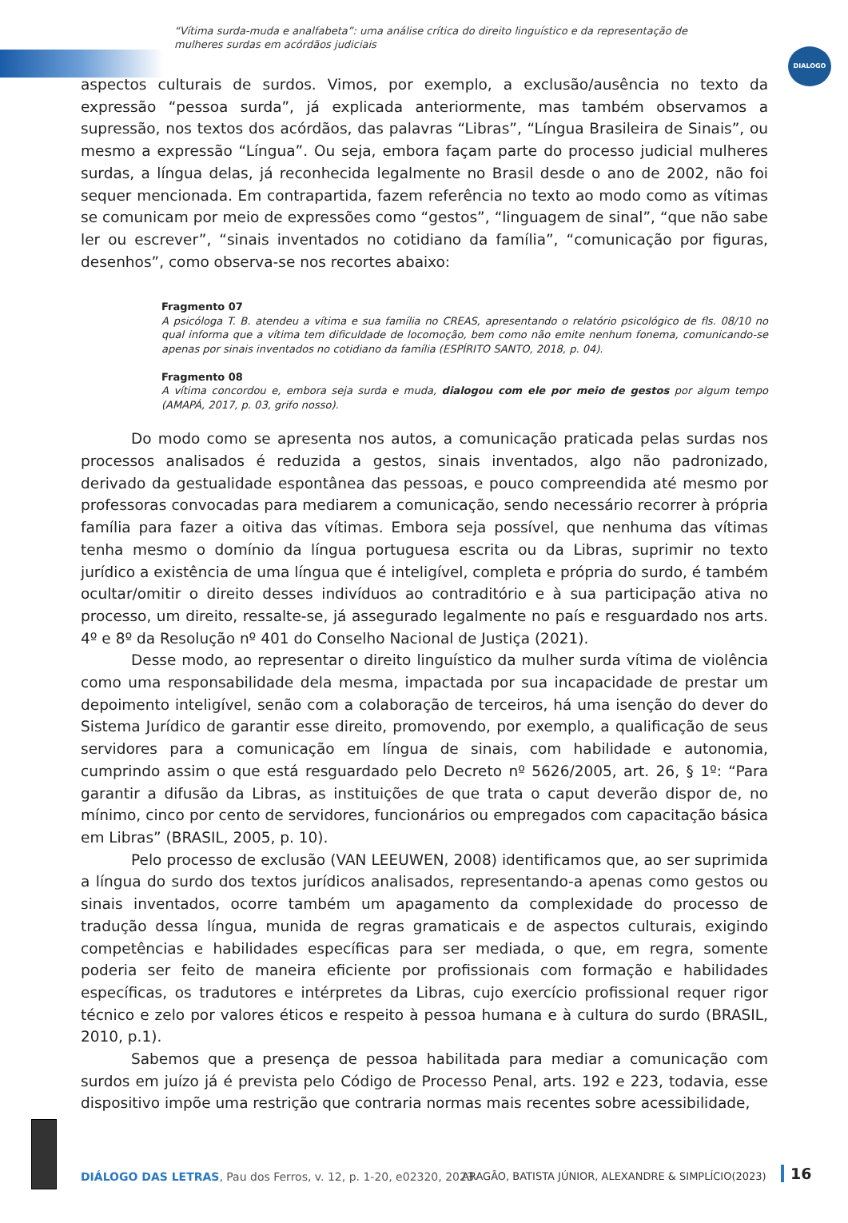DIALOGO
“Vítima surda-muda e analfabeta”: uma análise crítica do direito linguístico e da representação de mulheres surdas em acórdãos judiciais
aspectos culturais de surdos. Vimos, por exemplo, a exclusão/ausência no texto da expressão “pessoa surda”, já explicada anteriormente, mas também observamos a supressão, nos textos dos acórdãos, das palavras “Libras”, “Língua Brasileira de Sinais”, ou mesmo a expressão “Língua”. Ou seja, embora façam parte do processo judicial mulheres surdas, a língua delas, já reconhecida legalmente no Brasil desde o ano de 2002, não foi sequer mencionada. Em contrapartida, fazem referência no texto ao modo como as vítimas se comunicam por meio de expressões como “gestos”, “linguagem de sinal”, “que não sabe ler ou escrever”, “sinais inventados no cotidiano da família”, “comunicação por figuras, desenhos”, como observa-se nos recortes abaixo:
Fragmento 07
A psicóloga T. B. atendeu a vítima e sua família no CREAS, apresentando o relatório psicológico de fls. 08/10 no qual informa que a vítima tem dificuldade de locomoção, bem como não emite nenhum fonema, comunicando-se apenas por sinais inventados no cotidiano da família (ESPÍRITO SANTO, 2018, p. 04).
Fragmento 08
A vítima concordou e, embora seja surda e muda, dialogou com ele por meio de gestos por algum tempo (AMAPÁ, 2017, p. 03, grifo nosso).
Do modo como se apresenta nos autos, a comunicação praticada pelas surdas nos processos analisados é reduzida a gestos, sinais inventados, algo não padronizado, derivado da gestualidade espontânea das pessoas, e pouco compreendida até mesmo por professoras convocadas para mediarem a comunicação, sendo necessário recorrer à própria família para fazer a oitiva das vítimas. Embora seja possível, que nenhuma das vítimas tenha mesmo o domínio da língua portuguesa escrita ou da Libras, suprimir no texto jurídico a existência de uma língua que é inteligível, completa e própria do surdo, é também ocultar/omitir o direito desses indivíduos ao contraditório e à sua participação ativa no processo, um direito, ressalte-se, já assegurado legalmente no país e resguardado nos arts. 4º e 8º da Resolução nº 401 do Conselho Nacional de Justiça (2021).
Desse modo, ao representar o direito linguístico da mulher surda vítima de violência como uma responsabilidade dela mesma, impactada por sua incapacidade de prestar um depoimento inteligível, senão com a colaboração de terceiros, há uma isenção do dever do Sistema Jurídico de garantir esse direito, promovendo, por exemplo, a qualificação de seus servidores para a comunicação em língua de sinais, com habilidade e autonomia, cumprindo assim o que está resguardado pelo Decreto nº 5626/2005, art. 26, § 1º: “Para garantir a difusão da Libras, as instituições de que trata o caput deverão dispor de, no mínimo, cinco por cento de servidores, funcionários ou empregados com capacitação básica em Libras” (BRASIL, 2005, p. 10).
Pelo processo de exclusão (VAN LEEUWEN, 2008) identificamos que, ao ser suprimida a língua do surdo dos textos jurídicos analisados, representando-a apenas como gestos ou sinais inventados, ocorre também um apagamento da complexidade do processo de tradução dessa língua, munida de regras gramaticais e de aspectos culturais, exigindo competências e habilidades específicas para ser mediada, o que, em regra, somente poderia ser feito de maneira eficiente por profissionais com formação e habilidades específicas, os tradutores e intérpretes da Libras, cujo exercício profissional requer rigor técnico e zelo por valores éticos e respeito à pessoa humana e à cultura do surdo (BRASIL, 2010, p.1).
Sabemos que a presença de pessoa habilitada para mediar a comunicação com surdos em juízo já é prevista pelo Código de Processo Penal, arts. 192 e 223, todavia, esse dispositivo impõe uma restrição que contraria normas mais recentes sobre acessibilidade,
DIÁLOGO DAS LETRAS, Pau dos Ferros, v. 12, p. 1-20, e02320, 2023
ARAGÃO, BATISTA JÚNIOR, ALEXANDRE & SIMPLÍCIO(2023)
16